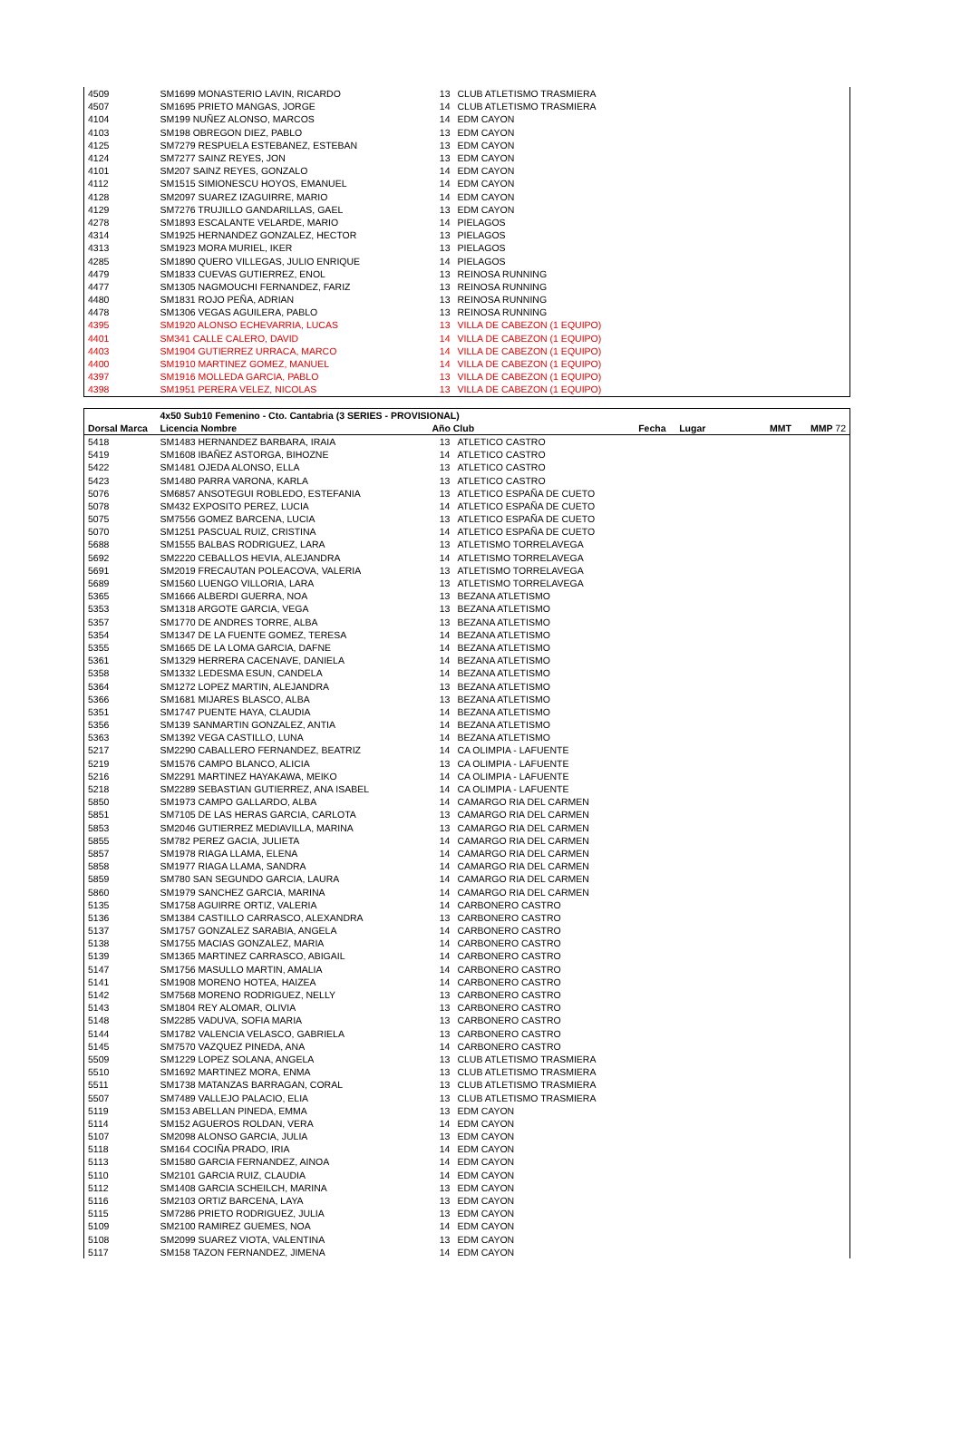| 4509 | SM1699 MONASTERIO LAVIN, RICARDO | 13 | CLUB ATLETISMO TRASMIERA |
| 4507 | SM1695 PRIETO MANGAS, JORGE | 14 | CLUB ATLETISMO TRASMIERA |
| 4104 | SM199 NUÑEZ ALONSO, MARCOS | 14 | EDM CAYON |
| 4103 | SM198 OBREGON DIEZ, PABLO | 13 | EDM CAYON |
| 4125 | SM7279 RESPUELA ESTEBANEZ, ESTEBAN | 13 | EDM CAYON |
| 4124 | SM7277 SAINZ REYES, JON | 13 | EDM CAYON |
| 4101 | SM207 SAINZ REYES, GONZALO | 14 | EDM CAYON |
| 4112 | SM1515 SIMIONESCU HOYOS, EMANUEL | 14 | EDM CAYON |
| 4128 | SM2097 SUAREZ IZAGUIRRE, MARIO | 14 | EDM CAYON |
| 4129 | SM7276 TRUJILLO GANDARILLAS, GAEL | 13 | EDM CAYON |
| 4278 | SM1893 ESCALANTE VELARDE, MARIO | 14 | PIELAGOS |
| 4314 | SM1925 HERNANDEZ GONZALEZ, HECTOR | 13 | PIELAGOS |
| 4313 | SM1923 MORA MURIEL, IKER | 13 | PIELAGOS |
| 4285 | SM1890 QUERO VILLEGAS, JULIO ENRIQUE | 14 | PIELAGOS |
| 4479 | SM1833 CUEVAS GUTIERREZ, ENOL | 13 | REINOSA RUNNING |
| 4477 | SM1305 NAGMOUCHI FERNANDEZ, FARIZ | 13 | REINOSA RUNNING |
| 4480 | SM1831 ROJO PEÑA, ADRIAN | 13 | REINOSA RUNNING |
| 4478 | SM1306 VEGAS AGUILERA, PABLO | 13 | REINOSA RUNNING |
| 4395 | SM1920 ALONSO ECHEVARRIA, LUCAS | 13 | VILLA DE CABEZON (1 EQUIPO) |
| 4401 | SM341 CALLE CALERO, DAVID | 14 | VILLA DE CABEZON (1 EQUIPO) |
| 4403 | SM1904 GUTIERREZ URRACA, MARCO | 14 | VILLA DE CABEZON (1 EQUIPO) |
| 4400 | SM1910 MARTINEZ GOMEZ, MANUEL | 14 | VILLA DE CABEZON (1 EQUIPO) |
| 4397 | SM1916 MOLLEDA GARCIA, PABLO | 13 | VILLA DE CABEZON (1 EQUIPO) |
| 4398 | SM1951 PERERA VELEZ, NICOLAS | 13 | VILLA DE CABEZON (1 EQUIPO) |
| | 4x50 Sub10 Femenino - Cto. Cantabria (3 SERIES - PROVISIONAL) | | | | | | |
| --- | --- | --- | --- | --- | --- | --- | --- |
| Dorsal Marca | Licencia Nombre | Año Club | | Fecha | Lugar | MMT | MMP 72 |
| 5418 | SM1483 HERNANDEZ BARBARA, IRAIA | 13 | ATLETICO CASTRO | | | | |
| 5419 | SM1608 IBAÑEZ ASTORGA, BIHOZNE | 14 | ATLETICO CASTRO | | | | |
| 5422 | SM1481 OJEDA ALONSO, ELLA | 13 | ATLETICO CASTRO | | | | |
| 5423 | SM1480 PARRA VARONA, KARLA | 13 | ATLETICO CASTRO | | | | |
| 5076 | SM6857 ANSOTEGUI ROBLEDO, ESTEFANIA | 13 | ATLETICO ESPAÑA DE CUETO | | | | |
| 5078 | SM432 EXPOSITO PEREZ, LUCIA | 14 | ATLETICO ESPAÑA DE CUETO | | | | |
| 5075 | SM7556 GOMEZ BARCENA, LUCIA | 13 | ATLETICO ESPAÑA DE CUETO | | | | |
| 5070 | SM1251 PASCUAL RUIZ, CRISTINA | 14 | ATLETICO ESPAÑA DE CUETO | | | | |
| 5688 | SM1555 BALBAS RODRIGUEZ, LARA | 13 | ATLETISMO TORRELAVEGA | | | | |
| 5692 | SM2220 CEBALLOS HEVIA, ALEJANDRA | 14 | ATLETISMO TORRELAVEGA | | | | |
| 5691 | SM2019 FRECAUTAN POLEACOVA, VALERIA | 13 | ATLETISMO TORRELAVEGA | | | | |
| 5689 | SM1560 LUENGO VILLORIA, LARA | 13 | ATLETISMO TORRELAVEGA | | | | |
| 5365 | SM1666 ALBERDI GUERRA, NOA | 13 | BEZANA ATLETISMO | | | | |
| 5353 | SM1318 ARGOTE GARCIA, VEGA | 13 | BEZANA ATLETISMO | | | | |
| 5357 | SM1770 DE ANDRES TORRE, ALBA | 13 | BEZANA ATLETISMO | | | | |
| 5354 | SM1347 DE LA FUENTE GOMEZ, TERESA | 14 | BEZANA ATLETISMO | | | | |
| 5355 | SM1665 DE LA LOMA GARCIA, DAFNE | 14 | BEZANA ATLETISMO | | | | |
| 5361 | SM1329 HERRERA CACENAVE, DANIELA | 14 | BEZANA ATLETISMO | | | | |
| 5358 | SM1332 LEDESMA ESUN, CANDELA | 14 | BEZANA ATLETISMO | | | | |
| 5364 | SM1272 LOPEZ MARTIN, ALEJANDRA | 13 | BEZANA ATLETISMO | | | | |
| 5366 | SM1681 MIJARES BLASCO, ALBA | 13 | BEZANA ATLETISMO | | | | |
| 5351 | SM1747 PUENTE HAYA, CLAUDIA | 14 | BEZANA ATLETISMO | | | | |
| 5356 | SM139 SANMARTIN GONZALEZ, ANTIA | 14 | BEZANA ATLETISMO | | | | |
| 5363 | SM1392 VEGA CASTILLO, LUNA | 14 | BEZANA ATLETISMO | | | | |
| 5217 | SM2290 CABALLERO FERNANDEZ, BEATRIZ | 14 | CA OLIMPIA - LAFUENTE | | | | |
| 5219 | SM1576 CAMPO BLANCO, ALICIA | 13 | CA OLIMPIA - LAFUENTE | | | | |
| 5216 | SM2291 MARTINEZ HAYAKAWA, MEIKO | 14 | CA OLIMPIA - LAFUENTE | | | | |
| 5218 | SM2289 SEBASTIAN GUTIERREZ, ANA ISABEL | 14 | CA OLIMPIA - LAFUENTE | | | | |
| 5850 | SM1973 CAMPO GALLARDO, ALBA | 14 | CAMARGO RIA DEL CARMEN | | | | |
| 5851 | SM7105 DE LAS HERAS GARCIA, CARLOTA | 13 | CAMARGO RIA DEL CARMEN | | | | |
| 5853 | SM2046 GUTIERREZ MEDIAVILLA, MARINA | 13 | CAMARGO RIA DEL CARMEN | | | | |
| 5855 | SM782 PEREZ GACIA, JULIETA | 14 | CAMARGO RIA DEL CARMEN | | | | |
| 5857 | SM1978 RIAGA LLAMA, ELENA | 14 | CAMARGO RIA DEL CARMEN | | | | |
| 5858 | SM1977 RIAGA LLAMA, SANDRA | 14 | CAMARGO RIA DEL CARMEN | | | | |
| 5859 | SM780 SAN SEGUNDO GARCIA, LAURA | 14 | CAMARGO RIA DEL CARMEN | | | | |
| 5860 | SM1979 SANCHEZ GARCIA, MARINA | 14 | CAMARGO RIA DEL CARMEN | | | | |
| 5135 | SM1758 AGUIRRE ORTIZ, VALERIA | 14 | CARBONERO CASTRO | | | | |
| 5136 | SM1384 CASTILLO CARRASCO, ALEXANDRA | 13 | CARBONERO CASTRO | | | | |
| 5137 | SM1757 GONZALEZ SARABIA, ANGELA | 14 | CARBONERO CASTRO | | | | |
| 5138 | SM1755 MACIAS GONZALEZ, MARIA | 14 | CARBONERO CASTRO | | | | |
| 5139 | SM1365 MARTINEZ CARRASCO, ABIGAIL | 14 | CARBONERO CASTRO | | | | |
| 5147 | SM1756 MASULLO MARTIN, AMALIA | 14 | CARBONERO CASTRO | | | | |
| 5141 | SM1908 MORENO HOTEA, HAIZEA | 14 | CARBONERO CASTRO | | | | |
| 5142 | SM7568 MORENO RODRIGUEZ, NELLY | 13 | CARBONERO CASTRO | | | | |
| 5143 | SM1804 REY ALOMAR, OLIVIA | 13 | CARBONERO CASTRO | | | | |
| 5148 | SM2285 VADUVA, SOFIA MARIA | 13 | CARBONERO CASTRO | | | | |
| 5144 | SM1782 VALENCIA VELASCO, GABRIELA | 13 | CARBONERO CASTRO | | | | |
| 5145 | SM7570 VAZQUEZ PINEDA, ANA | 14 | CARBONERO CASTRO | | | | |
| 5509 | SM1229 LOPEZ SOLANA, ANGELA | 13 | CLUB ATLETISMO TRASMIERA | | | | |
| 5510 | SM1692 MARTINEZ MORA, ENMA | 13 | CLUB ATLETISMO TRASMIERA | | | | |
| 5511 | SM1738 MATANZAS BARRAGAN, CORAL | 13 | CLUB ATLETISMO TRASMIERA | | | | |
| 5507 | SM7489 VALLEJO PALACIO, ELIA | 13 | CLUB ATLETISMO TRASMIERA | | | | |
| 5119 | SM153 ABELLAN PINEDA, EMMA | 13 | EDM CAYON | | | | |
| 5114 | SM152 AGUEROS ROLDAN, VERA | 14 | EDM CAYON | | | | |
| 5107 | SM2098 ALONSO GARCIA, JULIA | 13 | EDM CAYON | | | | |
| 5118 | SM164 COCIÑA PRADO, IRIA | 14 | EDM CAYON | | | | |
| 5113 | SM1580 GARCIA FERNANDEZ, AINOA | 14 | EDM CAYON | | | | |
| 5110 | SM2101 GARCIA RUIZ, CLAUDIA | 14 | EDM CAYON | | | | |
| 5112 | SM1408 GARCIA SCHEILCH, MARINA | 13 | EDM CAYON | | | | |
| 5116 | SM2103 ORTIZ BARCENA, LAYA | 13 | EDM CAYON | | | | |
| 5115 | SM7286 PRIETO RODRIGUEZ, JULIA | 13 | EDM CAYON | | | | |
| 5109 | SM2100 RAMIREZ GUEMES, NOA | 14 | EDM CAYON | | | | |
| 5108 | SM2099 SUAREZ VIOTA, VALENTINA | 13 | EDM CAYON | | | | |
| 5117 | SM158 TAZON FERNANDEZ, JIMENA | 14 | EDM CAYON | | | | |